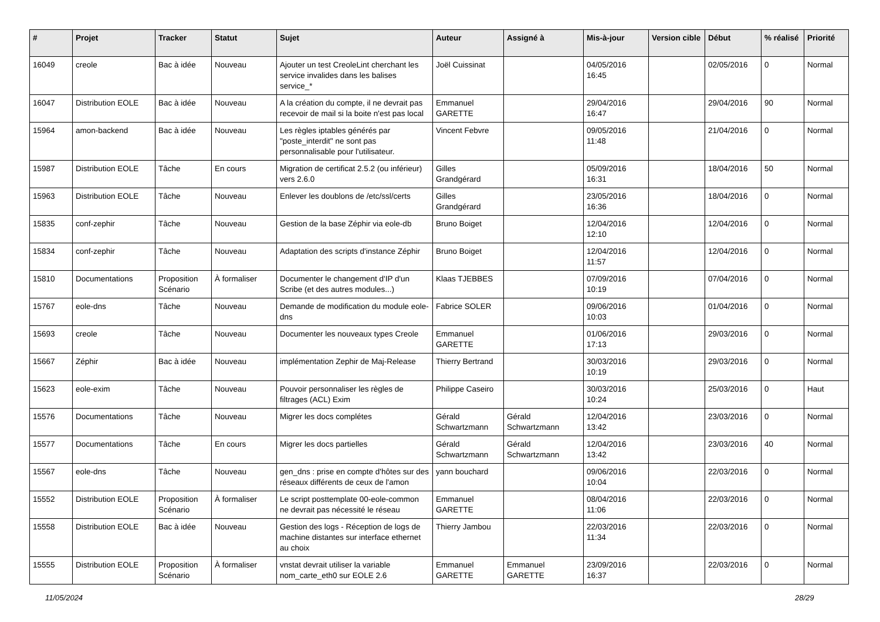| # | Projet | Tracker | Statut | Sujet | Auteur | Assigné à | Mis-à-jour | Version cible | Début | % réalisé | Priorité |
| --- | --- | --- | --- | --- | --- | --- | --- | --- | --- | --- | --- |
| 16049 | creole | Bac à idée | Nouveau | Ajouter un test CreoleLint cherchant les service invalides dans les balises service_* | Joël Cuissinat | | 04/05/2016 16:45 | | 02/05/2016 | 0 | Normal |
| 16047 | Distribution EOLE | Bac à idée | Nouveau | A la création du compte, il ne devrait pas recevoir de mail si la boite n'est pas local | Emmanuel GARETTE | | 29/04/2016 16:47 | | 29/04/2016 | 90 | Normal |
| 15964 | amon-backend | Bac à idée | Nouveau | Les règles iptables générés par "poste_interdit" ne sont pas personnalisable pour l'utilisateur. | Vincent Febvre | | 09/05/2016 11:48 | | 21/04/2016 | 0 | Normal |
| 15987 | Distribution EOLE | Tâche | En cours | Migration de certificat 2.5.2 (ou inférieur) vers 2.6.0 | Gilles Grandgérard | | 05/09/2016 16:31 | | 18/04/2016 | 50 | Normal |
| 15963 | Distribution EOLE | Tâche | Nouveau | Enlever les doublons de /etc/ssl/certs | Gilles Grandgérard | | 23/05/2016 16:36 | | 18/04/2016 | 0 | Normal |
| 15835 | conf-zephir | Tâche | Nouveau | Gestion de la base Zéphir via eole-db | Bruno Boiget | | 12/04/2016 12:10 | | 12/04/2016 | 0 | Normal |
| 15834 | conf-zephir | Tâche | Nouveau | Adaptation des scripts d'instance Zéphir | Bruno Boiget | | 12/04/2016 11:57 | | 12/04/2016 | 0 | Normal |
| 15810 | Documentations | Proposition Scénario | À formaliser | Documenter le changement d'IP d'un Scribe (et des autres modules...) | Klaas TJEBBES | | 07/09/2016 10:19 | | 07/04/2016 | 0 | Normal |
| 15767 | eole-dns | Tâche | Nouveau | Demande de modification du module eole-dns | Fabrice SOLER | | 09/06/2016 10:03 | | 01/04/2016 | 0 | Normal |
| 15693 | creole | Tâche | Nouveau | Documenter les nouveaux types Creole | Emmanuel GARETTE | | 01/06/2016 17:13 | | 29/03/2016 | 0 | Normal |
| 15667 | Zéphir | Bac à idée | Nouveau | implémentation Zephir de Maj-Release | Thierry Bertrand | | 30/03/2016 10:19 | | 29/03/2016 | 0 | Normal |
| 15623 | eole-exim | Tâche | Nouveau | Pouvoir personnaliser les règles de filtrages (ACL) Exim | Philippe Caseiro | | 30/03/2016 10:24 | | 25/03/2016 | 0 | Haut |
| 15576 | Documentations | Tâche | Nouveau | Migrer les docs complétes | Gérald Schwartzmann | Gérald Schwartzmann | 12/04/2016 13:42 | | 23/03/2016 | 0 | Normal |
| 15577 | Documentations | Tâche | En cours | Migrer les docs partielles | Gérald Schwartzmann | Gérald Schwartzmann | 12/04/2016 13:42 | | 23/03/2016 | 40 | Normal |
| 15567 | eole-dns | Tâche | Nouveau | gen_dns : prise en compte d'hôtes sur des réseaux différents de ceux de l'amon | yann bouchard | | 09/06/2016 10:04 | | 22/03/2016 | 0 | Normal |
| 15552 | Distribution EOLE | Proposition Scénario | À formaliser | Le script posttemplate 00-eole-common ne devrait pas nécessité le réseau | Emmanuel GARETTE | | 08/04/2016 11:06 | | 22/03/2016 | 0 | Normal |
| 15558 | Distribution EOLE | Bac à idée | Nouveau | Gestion des logs - Réception de logs de machine distantes sur interface ethernet au choix | Thierry Jambou | | 22/03/2016 11:34 | | 22/03/2016 | 0 | Normal |
| 15555 | Distribution EOLE | Proposition Scénario | À formaliser | vnstat devrait utiliser la variable nom_carte_eth0 sur EOLE 2.6 | Emmanuel GARETTE | Emmanuel GARETTE | 23/09/2016 16:37 | | 22/03/2016 | 0 | Normal |
11/05/2024 28/29